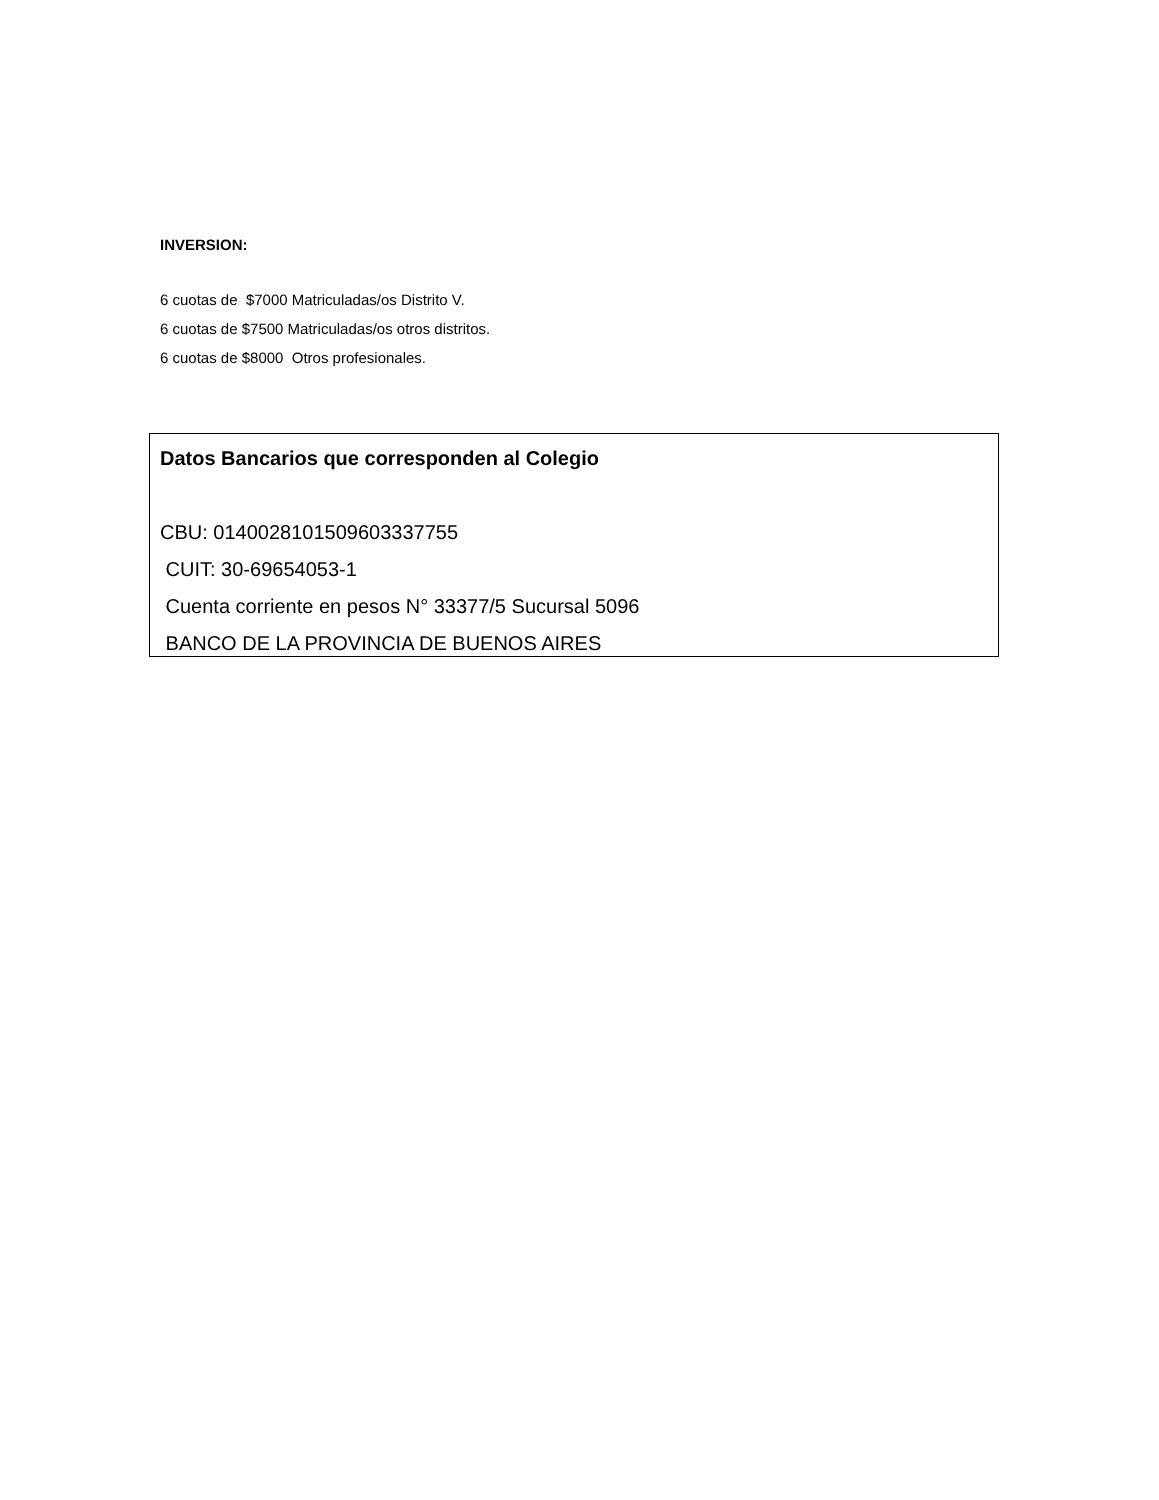INVERSION:
6 cuotas de $7000 Matriculadas/os Distrito V.
6 cuotas de $7500 Matriculadas/os otros distritos.
6 cuotas de $8000 Otros profesionales.
Datos Bancarios que corresponden al Colegio
CBU: 0140028101509603337755
CUIT: 30-69654053-1
Cuenta corriente en pesos N° 33377/5 Sucursal 5096
BANCO DE LA PROVINCIA DE BUENOS AIRES